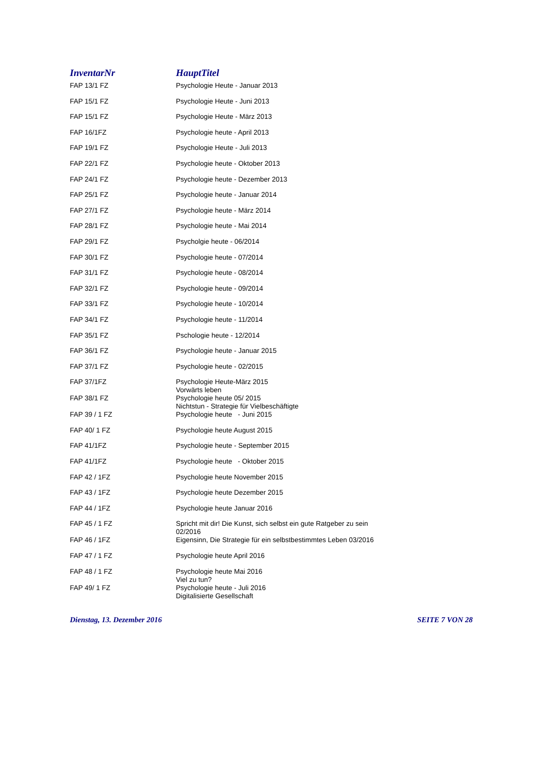| InventarNr | HauptTitel |
| --- | --- |
| FAP 13/1 FZ | Psychologie Heute - Januar 2013 |
| FAP 15/1 FZ | Psychologie Heute - Juni 2013 |
| FAP 15/1 FZ | Psychologie Heute - März 2013 |
| FAP 16/1FZ | Psychologie heute - April 2013 |
| FAP 19/1 FZ | Psychologie Heute - Juli 2013 |
| FAP 22/1 FZ | Psychologie heute - Oktober 2013 |
| FAP 24/1 FZ | Psychologie heute - Dezember 2013 |
| FAP 25/1 FZ | Psychologie heute - Januar 2014 |
| FAP 27/1 FZ | Psychologie heute - März 2014 |
| FAP 28/1 FZ | Psychologie heute - Mai 2014 |
| FAP 29/1 FZ | Psycholgie heute - 06/2014 |
| FAP 30/1 FZ | Psychologie heute - 07/2014 |
| FAP 31/1 FZ | Psychologie heute - 08/2014 |
| FAP 32/1 FZ | Psychologie heute - 09/2014 |
| FAP 33/1 FZ | Psychologie heute - 10/2014 |
| FAP 34/1 FZ | Psychologie heute - 11/2014 |
| FAP 35/1 FZ | Pschologie heute - 12/2014 |
| FAP 36/1 FZ | Psychologie heute - Januar 2015 |
| FAP 37/1 FZ | Psychologie heute - 02/2015 |
| FAP 37/1FZ | Psychologie Heute-März 2015 Vorwärts leben |
| FAP 38/1 FZ | Psychologie heute 05/ 2015 Nichtstun - Strategie für Vielbeschäftigte |
| FAP 39 / 1 FZ | Psychologie heute - Juni 2015 |
| FAP 40/ 1 FZ | Psychologie heute August 2015 |
| FAP 41/1FZ | Psychologie heute - September 2015 |
| FAP 41/1FZ | Psychologie heute - Oktober 2015 |
| FAP 42 / 1FZ | Psychologie heute November 2015 |
| FAP 43 / 1FZ | Psychologie heute Dezember 2015 |
| FAP 44 / 1FZ | Psychologie heute Januar 2016 |
| FAP 45 / 1 FZ | Spricht mit dir! Die Kunst, sich selbst ein gute Ratgeber zu sein 02/2016 |
| FAP 46 / 1FZ | Eigensinn, Die Strategie für ein selbstbestimmtes Leben 03/2016 |
| FAP 47 / 1 FZ | Psychologie heute April 2016 |
| FAP 48 / 1 FZ | Psychologie heute Mai 2016 Viel zu tun? |
| FAP 49/ 1 FZ | Psychologie heute - Juli 2016 Digitalisierte Gesellschaft |
Dienstag, 13. Dezember 2016 SEITE 7 VON 28